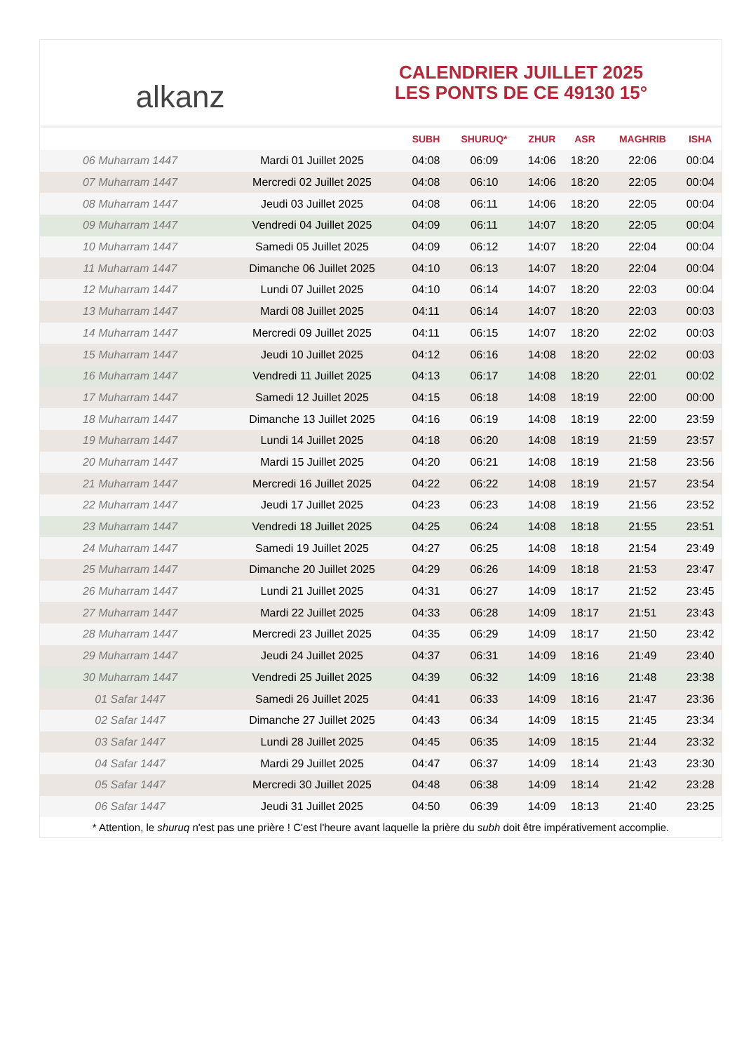alkanz
CALENDRIER JUILLET 2025
LES PONTS DE CE 49130 15°
| | | SUBH | SHURUQ* | ZHUR | ASR | MAGHRIB | ISHA |
| --- | --- | --- | --- | --- | --- | --- | --- |
| 06 Muharram 1447 | Mardi 01 Juillet 2025 | 04:08 | 06:09 | 14:06 | 18:20 | 22:06 | 00:04 |
| 07 Muharram 1447 | Mercredi 02 Juillet 2025 | 04:08 | 06:10 | 14:06 | 18:20 | 22:05 | 00:04 |
| 08 Muharram 1447 | Jeudi 03 Juillet 2025 | 04:08 | 06:11 | 14:06 | 18:20 | 22:05 | 00:04 |
| 09 Muharram 1447 | Vendredi 04 Juillet 2025 | 04:09 | 06:11 | 14:07 | 18:20 | 22:05 | 00:04 |
| 10 Muharram 1447 | Samedi 05 Juillet 2025 | 04:09 | 06:12 | 14:07 | 18:20 | 22:04 | 00:04 |
| 11 Muharram 1447 | Dimanche 06 Juillet 2025 | 04:10 | 06:13 | 14:07 | 18:20 | 22:04 | 00:04 |
| 12 Muharram 1447 | Lundi 07 Juillet 2025 | 04:10 | 06:14 | 14:07 | 18:20 | 22:03 | 00:04 |
| 13 Muharram 1447 | Mardi 08 Juillet 2025 | 04:11 | 06:14 | 14:07 | 18:20 | 22:03 | 00:03 |
| 14 Muharram 1447 | Mercredi 09 Juillet 2025 | 04:11 | 06:15 | 14:07 | 18:20 | 22:02 | 00:03 |
| 15 Muharram 1447 | Jeudi 10 Juillet 2025 | 04:12 | 06:16 | 14:08 | 18:20 | 22:02 | 00:03 |
| 16 Muharram 1447 | Vendredi 11 Juillet 2025 | 04:13 | 06:17 | 14:08 | 18:20 | 22:01 | 00:02 |
| 17 Muharram 1447 | Samedi 12 Juillet 2025 | 04:15 | 06:18 | 14:08 | 18:19 | 22:00 | 00:00 |
| 18 Muharram 1447 | Dimanche 13 Juillet 2025 | 04:16 | 06:19 | 14:08 | 18:19 | 22:00 | 23:59 |
| 19 Muharram 1447 | Lundi 14 Juillet 2025 | 04:18 | 06:20 | 14:08 | 18:19 | 21:59 | 23:57 |
| 20 Muharram 1447 | Mardi 15 Juillet 2025 | 04:20 | 06:21 | 14:08 | 18:19 | 21:58 | 23:56 |
| 21 Muharram 1447 | Mercredi 16 Juillet 2025 | 04:22 | 06:22 | 14:08 | 18:19 | 21:57 | 23:54 |
| 22 Muharram 1447 | Jeudi 17 Juillet 2025 | 04:23 | 06:23 | 14:08 | 18:19 | 21:56 | 23:52 |
| 23 Muharram 1447 | Vendredi 18 Juillet 2025 | 04:25 | 06:24 | 14:08 | 18:18 | 21:55 | 23:51 |
| 24 Muharram 1447 | Samedi 19 Juillet 2025 | 04:27 | 06:25 | 14:08 | 18:18 | 21:54 | 23:49 |
| 25 Muharram 1447 | Dimanche 20 Juillet 2025 | 04:29 | 06:26 | 14:09 | 18:18 | 21:53 | 23:47 |
| 26 Muharram 1447 | Lundi 21 Juillet 2025 | 04:31 | 06:27 | 14:09 | 18:17 | 21:52 | 23:45 |
| 27 Muharram 1447 | Mardi 22 Juillet 2025 | 04:33 | 06:28 | 14:09 | 18:17 | 21:51 | 23:43 |
| 28 Muharram 1447 | Mercredi 23 Juillet 2025 | 04:35 | 06:29 | 14:09 | 18:17 | 21:50 | 23:42 |
| 29 Muharram 1447 | Jeudi 24 Juillet 2025 | 04:37 | 06:31 | 14:09 | 18:16 | 21:49 | 23:40 |
| 30 Muharram 1447 | Vendredi 25 Juillet 2025 | 04:39 | 06:32 | 14:09 | 18:16 | 21:48 | 23:38 |
| 01 Safar 1447 | Samedi 26 Juillet 2025 | 04:41 | 06:33 | 14:09 | 18:16 | 21:47 | 23:36 |
| 02 Safar 1447 | Dimanche 27 Juillet 2025 | 04:43 | 06:34 | 14:09 | 18:15 | 21:45 | 23:34 |
| 03 Safar 1447 | Lundi 28 Juillet 2025 | 04:45 | 06:35 | 14:09 | 18:15 | 21:44 | 23:32 |
| 04 Safar 1447 | Mardi 29 Juillet 2025 | 04:47 | 06:37 | 14:09 | 18:14 | 21:43 | 23:30 |
| 05 Safar 1447 | Mercredi 30 Juillet 2025 | 04:48 | 06:38 | 14:09 | 18:14 | 21:42 | 23:28 |
| 06 Safar 1447 | Jeudi 31 Juillet 2025 | 04:50 | 06:39 | 14:09 | 18:13 | 21:40 | 23:25 |
* Attention, le shuruq n'est pas une prière ! C'est l'heure avant laquelle la prière du subh doit être impérativement accomplie.